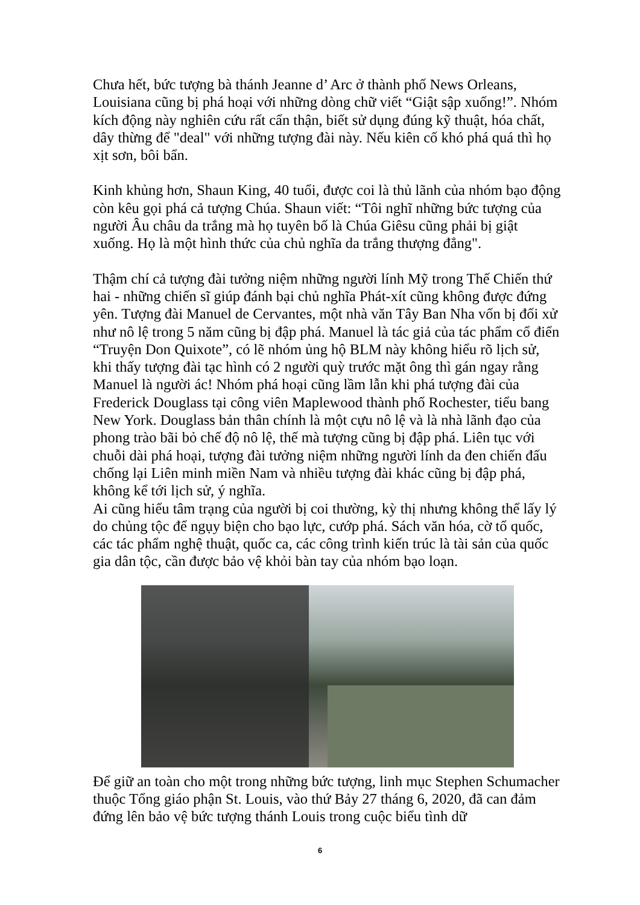Chưa hết, bức tượng bà thánh Jeanne d’ Arc ở thành phố News Orleans, Louisiana cũng bị phá hoại với những dòng chữ viết “Giật sập xuống!”. Nhóm kích động này nghiên cứu rất cẩn thận, biết sử dụng đúng kỹ thuật, hóa chất, dây thừng để "deal" với những tượng đài này. Nếu kiên cố khó phá quá thì họ xịt sơn, bôi bẩn.
Kinh khủng hơn, Shaun King, 40 tuổi, được coi là thủ lãnh của nhóm bạo động còn kêu gọi phá cả tượng Chúa. Shaun viết: “Tôi nghĩ những bức tượng của người Âu châu da trắng mà họ tuyên bố là Chúa Giêsu cũng phải bị giật xuống. Họ là một hình thức của chủ nghĩa da trắng thượng đẳng".
Thậm chí cả tượng đài tưởng niệm những người lính Mỹ trong Thế Chiến thứ hai - những chiến sĩ giúp đánh bại chủ nghĩa Phát-xít cũng không được đứng yên. Tượng đài Manuel de Cervantes, một nhà văn Tây Ban Nha vốn bị đối xử như nô lệ trong 5 năm cũng bị đập phá. Manuel là tác giả của tác phẩm cổ điển “Truyện Don Quixote”, có lẽ nhóm ủng hộ BLM này không hiểu rõ lịch sử, khi thấy tượng đài tạc hình có 2 người quỳ trước mặt ông thì gán ngay rằng Manuel là người ác! Nhóm phá hoại cũng lầm lẫn khi phá tượng đài của Frederick Douglass tại công viên Maplewood thành phố Rochester, tiểu bang New York. Douglass bản thân chính là một cựu nô lệ và là nhà lãnh đạo của phong trào bãi bỏ chế độ nô lệ, thế mà tượng cũng bị đập phá. Liên tục với chuỗi dài phá hoại, tượng đài tưởng niệm những người lính da đen chiến đấu chống lại Liên minh miền Nam và nhiều tượng đài khác cũng bị đập phá, không kể tới lịch sử, ý nghĩa.
Ai cũng hiểu tâm trạng của người bị coi thường, kỳ thị nhưng không thể lấy lý do chủng tộc để ngụy biện cho bạo lực, cướp phá. Sách văn hóa, cờ tổ quốc, các tác phẩm nghệ thuật, quốc ca, các công trình kiến trúc là tài sản của quốc gia dân tộc, cần được bảo vệ khỏi bàn tay của nhóm bạo loạn.
Để giữ an toàn cho một trong những bức tượng, linh mục Stephen Schumacher thuộc Tổng giáo phận St. Louis, vào thứ Bảy 27 tháng 6, 2020, đã can đảm đứng lên bảo vệ bức tượng thánh Louis trong cuộc biểu tình dữ
6